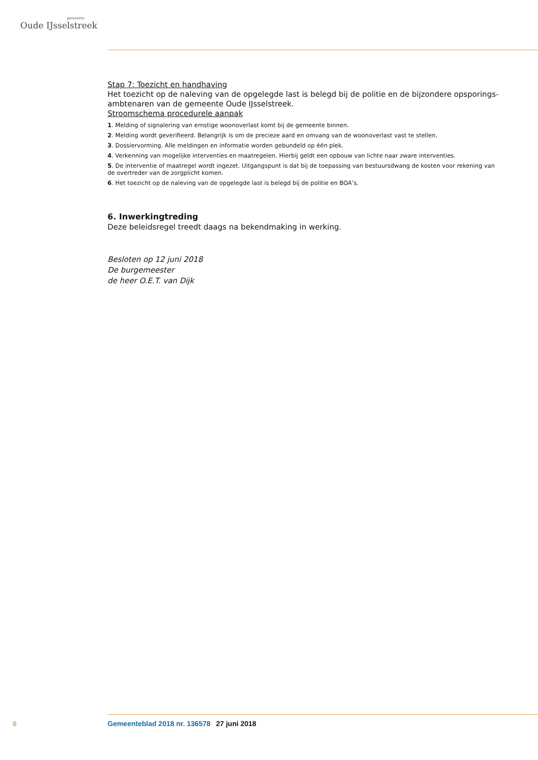gemeente
Oude IJsselstreek
Stap 7: Toezicht en handhaving
Het toezicht op de naleving van de opgelegde last is belegd bij de politie en de bijzondere opsporings­ambtenaren van de gemeente Oude IJsselstreek.
Stroomschema procedurele aanpak
1. Melding of signalering van ernstige woonoverlast komt bij de gemeente binnen.
2. Melding wordt geverifieerd. Belangrijk is om de precieze aard en omvang van de woonoverlast vast te stellen.
3. Dossiervorming. Alle meldingen en informatie worden gebundeld op één plek.
4. Verkenning van mogelijke interventies en maatregelen. Hierbij geldt een opbouw van lichte naar zware interventies.
5. De interventie of maatregel wordt ingezet. Uitgangspunt is dat bij de toepassing van bestuursdwang de kosten voor rekening van de overtreder van de zorgplicht komen.
6. Het toezicht op de naleving van de opgelegde last is belegd bij de politie en BOA’s.
6. Inwerkingtreding
Deze beleidsregel treedt daags na bekendmaking in werking.
Besloten op 12 juni 2018
De burgemeester
de heer O.E.T. van Dijk
6 Gemeenteblad 2018 nr. 136578 27 juni 2018